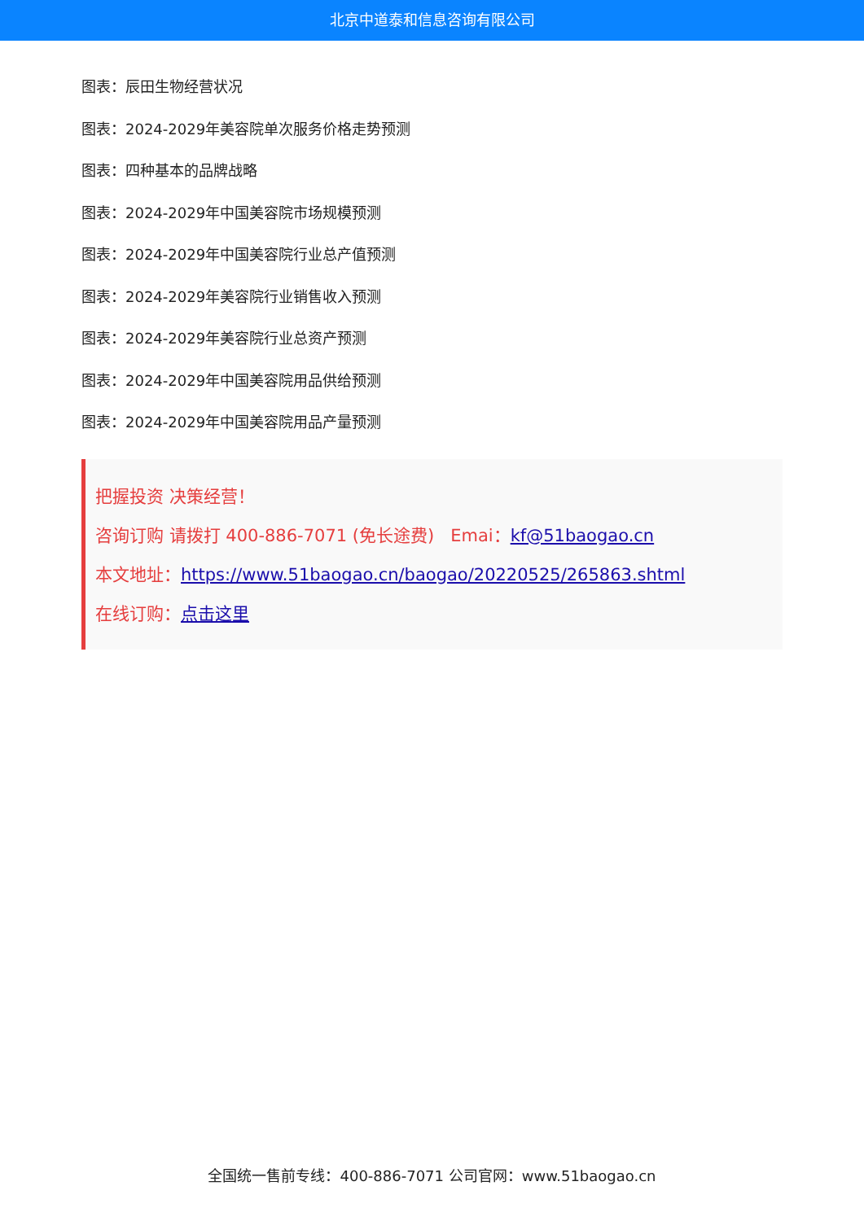北京中道泰和信息咨询有限公司
图表：辰田生物经营状况
图表：2024-2029年美容院单次服务价格走势预测
图表：四种基本的品牌战略
图表：2024-2029年中国美容院市场规模预测
图表：2024-2029年中国美容院行业总产值预测
图表：2024-2029年美容院行业销售收入预测
图表：2024-2029年美容院行业总资产预测
图表：2024-2029年中国美容院用品供给预测
图表：2024-2029年中国美容院用品产量预测
把握投资 决策经营！
咨询订购 请拨打 400-886-7071 (免长途费) Emai：kf@51baogao.cn
本文地址：https://www.51baogao.cn/baogao/20220525/265863.shtml
在线订购：点击这里
全国统一售前专线：400-886-7071 公司官网：www.51baogao.cn